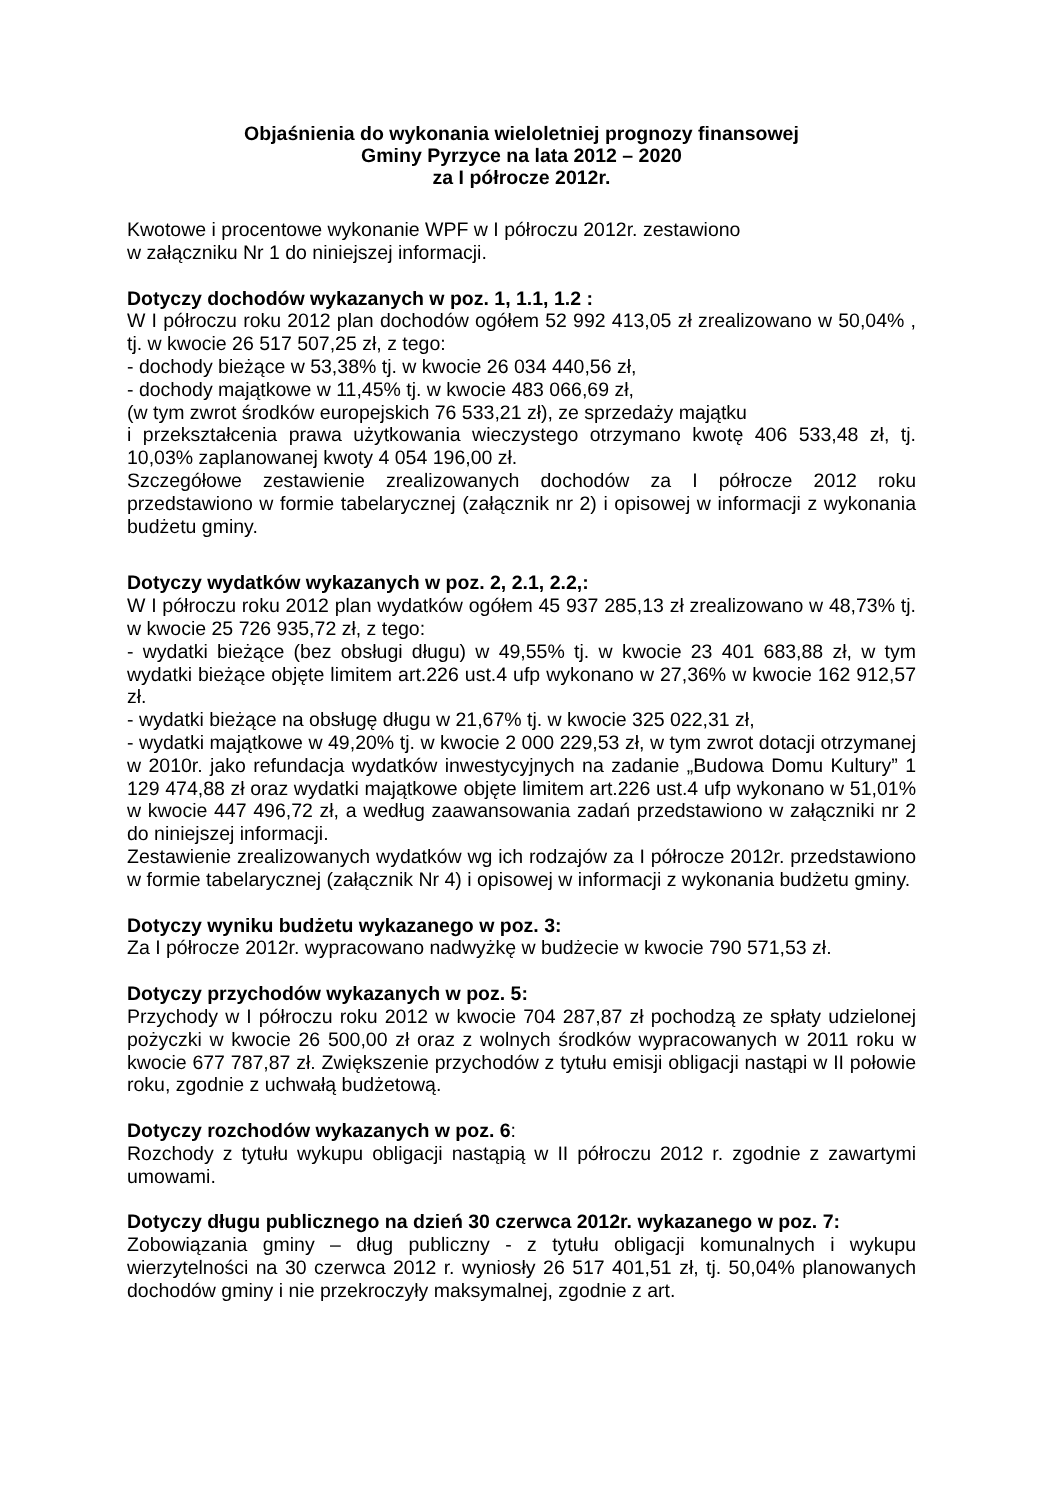Objaśnienia do wykonania wieloletniej prognozy finansowej
Gminy Pyrzyce na lata 2012 – 2020
za I półrocze 2012r.
Kwotowe i procentowe wykonanie WPF w I półroczu 2012r. zestawiono
w załączniku Nr 1 do niniejszej informacji.
Dotyczy dochodów wykazanych w poz. 1, 1.1, 1.2 :
W I półroczu roku 2012 plan dochodów ogółem 52 992 413,05 zł zrealizowano w 50,04% , tj. w kwocie 26 517 507,25 zł, z tego:
- dochody bieżące w 53,38% tj. w kwocie 26 034 440,56 zł,
- dochody majątkowe w 11,45% tj. w kwocie 483 066,69 zł,
(w tym zwrot środków europejskich 76 533,21 zł), ze sprzedaży majątku
i przekształcenia prawa użytkowania wieczystego otrzymano kwotę 406 533,48 zł, tj. 10,03% zaplanowanej kwoty 4 054 196,00 zł.
Szczegółowe zestawienie zrealizowanych dochodów za I półrocze 2012 roku przedstawiono w formie tabelarycznej (załącznik nr 2) i opisowej w informacji z wykonania budżetu gminy.
Dotyczy wydatków wykazanych w poz. 2, 2.1, 2.2,:
W I półroczu roku 2012 plan wydatków ogółem 45 937 285,13 zł zrealizowano w 48,73% tj. w kwocie 25 726 935,72 zł, z tego:
- wydatki bieżące (bez obsługi długu) w 49,55% tj. w kwocie 23 401 683,88 zł, w tym wydatki bieżące objęte limitem art.226 ust.4 ufp wykonano w 27,36% w kwocie 162 912,57 zł.
- wydatki bieżące na obsługę długu w 21,67% tj. w kwocie 325 022,31 zł,
- wydatki majątkowe w 49,20% tj. w kwocie 2 000 229,53 zł, w tym zwrot dotacji otrzymanej w 2010r. jako refundacja wydatków inwestycyjnych na zadanie „Budowa Domu Kultury” 1 129 474,88 zł oraz wydatki majątkowe objęte limitem art.226 ust.4 ufp wykonano w 51,01% w kwocie 447 496,72 zł, a według zaawansowania zadań przedstawiono w załączniki nr 2 do niniejszej informacji.
Zestawienie zrealizowanych wydatków wg ich rodzajów za I półrocze 2012r. przedstawiono w formie tabelarycznej (załącznik Nr 4) i opisowej w informacji z wykonania budżetu gminy.
Dotyczy wyniku budżetu wykazanego w poz. 3:
Za I półrocze 2012r. wypracowano nadwyżkę w budżecie w kwocie 790 571,53 zł.
Dotyczy przychodów wykazanych w poz. 5:
Przychody w I półroczu roku 2012 w kwocie 704 287,87 zł pochodzą ze spłaty udzielonej pożyczki w kwocie 26 500,00 zł oraz z wolnych środków wypracowanych w 2011 roku w kwocie 677 787,87 zł. Zwiększenie przychodów z tytułu emisji obligacji nastąpi w II połowie roku, zgodnie z uchwałą budżetową.
Dotyczy rozchodów wykazanych w poz. 6:
Rozchody z tytułu wykupu obligacji nastąpią w II półroczu 2012 r. zgodnie z zawartymi umowami.
Dotyczy długu publicznego na dzień 30 czerwca 2012r. wykazanego w poz. 7:
Zobowiązania gminy – dług publiczny - z tytułu obligacji komunalnych i wykupu wierzytelności na 30 czerwca 2012 r. wyniosły 26 517 401,51 zł, tj. 50,04% planowanych dochodów gminy i nie przekroczyły maksymalnej, zgodnie z art.